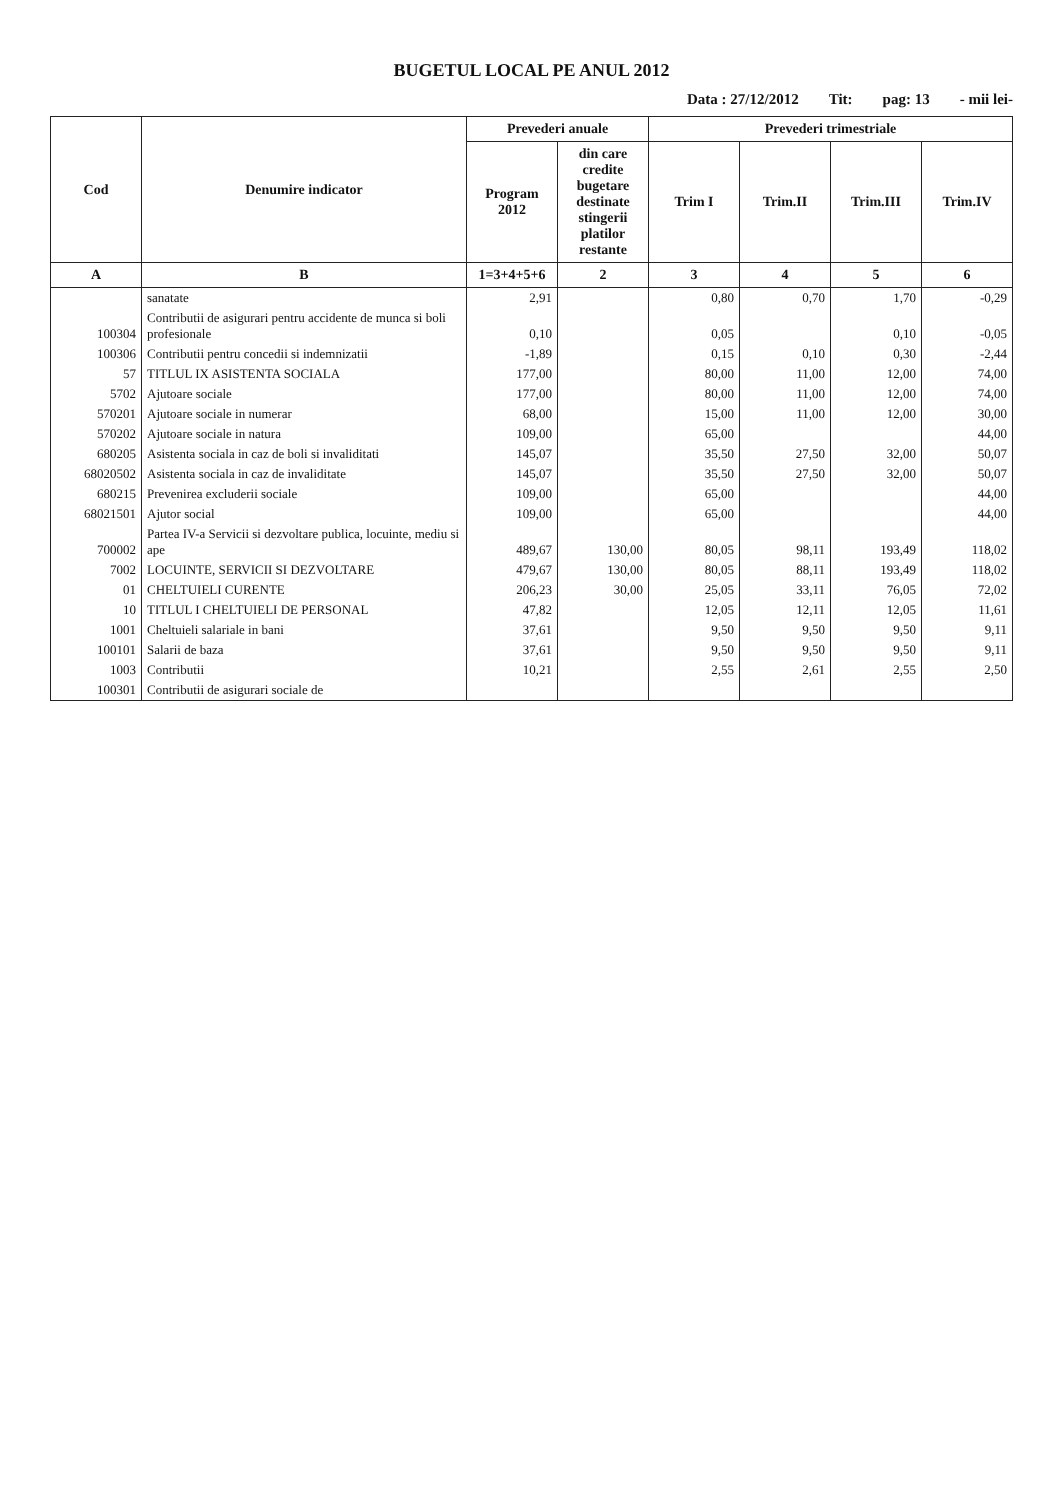BUGETUL LOCAL PE ANUL 2012
Data : 27/12/2012 Tit: pag: 13 - mii lei-
| Cod | Denumire indicator | Prevederi anuale | | Prevederi trimestriale | | | |
| --- | --- | --- | --- | --- | --- | --- | --- |
| | | Program 2012 | din care credite bugetare destinate stingerii platilor restante | Trim I | Trim.II | Trim.III | Trim.IV |
| A | B | 1=3+4+5+6 | 2 | 3 | 4 | 5 | 6 |
| | sanatate | 2,91 | | 0,80 | 0,70 | 1,70 | -0,29 |
| 100304 | Contributii de asigurari pentru accidente de munca si boli profesionale | 0,10 | | 0,05 | | 0,10 | -0,05 |
| 100306 | Contributii pentru concedii si indemnizatii | -1,89 | | 0,15 | 0,10 | 0,30 | -2,44 |
| 57 | TITLUL IX ASISTENTA SOCIALA | 177,00 | | 80,00 | 11,00 | 12,00 | 74,00 |
| 5702 | Ajutoare sociale | 177,00 | | 80,00 | 11,00 | 12,00 | 74,00 |
| 570201 | Ajutoare sociale in numerar | 68,00 | | 15,00 | 11,00 | 12,00 | 30,00 |
| 570202 | Ajutoare sociale in natura | 109,00 | | 65,00 | | | 44,00 |
| 680205 | Asistenta sociala in caz de boli si invaliditati | 145,07 | | 35,50 | 27,50 | 32,00 | 50,07 |
| 68020502 | Asistenta sociala in caz de invaliditate | 145,07 | | 35,50 | 27,50 | 32,00 | 50,07 |
| 680215 | Prevenirea excluderii sociale | 109,00 | | 65,00 | | | 44,00 |
| 68021501 | Ajutor social | 109,00 | | 65,00 | | | 44,00 |
| 700002 | Partea IV-a Servicii si dezvoltare publica, locuinte, mediu si ape | 489,67 | 130,00 | 80,05 | 98,11 | 193,49 | 118,02 |
| 7002 | LOCUINTE, SERVICII SI DEZVOLTARE | 479,67 | 130,00 | 80,05 | 88,11 | 193,49 | 118,02 |
| 01 | CHELTUIELI CURENTE | 206,23 | 30,00 | 25,05 | 33,11 | 76,05 | 72,02 |
| 10 | TITLUL I CHELTUIELI DE PERSONAL | 47,82 | | 12,05 | 12,11 | 12,05 | 11,61 |
| 1001 | Cheltuieli salariale in bani | 37,61 | | 9,50 | 9,50 | 9,50 | 9,11 |
| 100101 | Salarii de baza | 37,61 | | 9,50 | 9,50 | 9,50 | 9,11 |
| 1003 | Contributii | 10,21 | | 2,55 | 2,61 | 2,55 | 2,50 |
| 100301 | Contributii de asigurari sociale de | | | | | | |